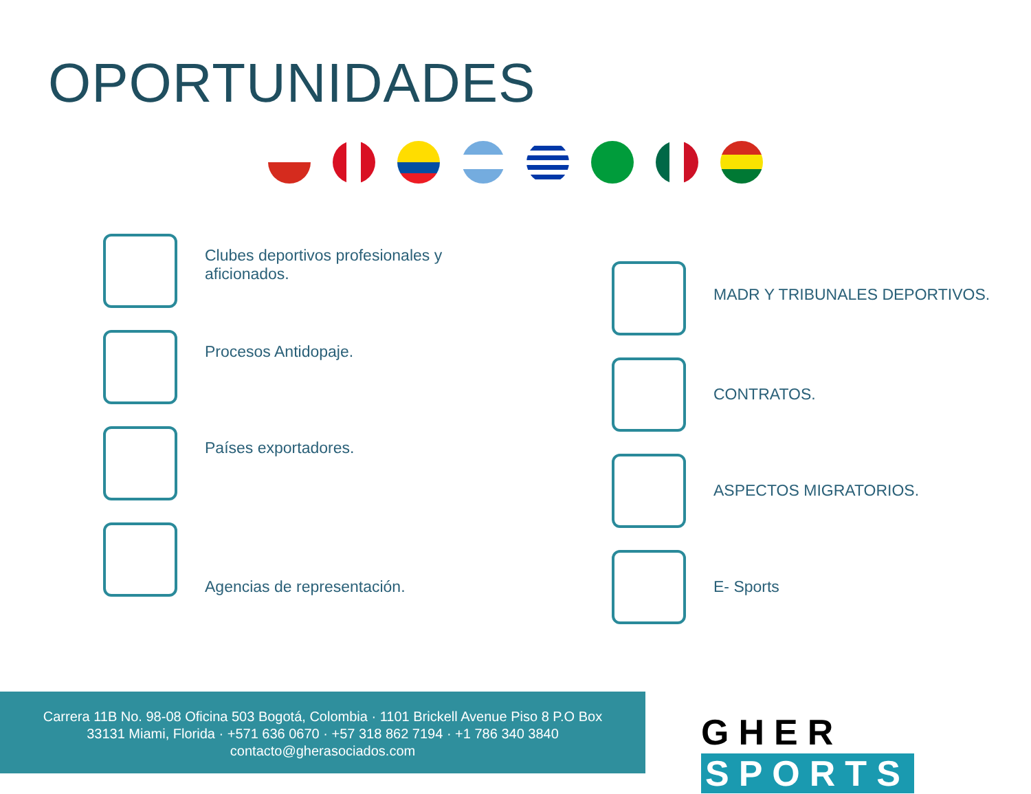OPORTUNIDADES
Clubes deportivos profesionales y aficionados.
Procesos Antidopaje.
Países exportadores.
Agencias de representación.
MADR Y TRIBUNALES DEPORTIVOS.
CONTRATOS.
ASPECTOS MIGRATORIOS.
E- Sports
Carrera 11B No. 98-08 Oficina 503 Bogotá, Colombia · 1101 Brickell Avenue Piso 8 P.O Box
33131 Miami, Florida · +571 636 0670 · +57 318 862 7194 · +1 786 340 3840
contacto@gherasociados.com
GHER SPORTS